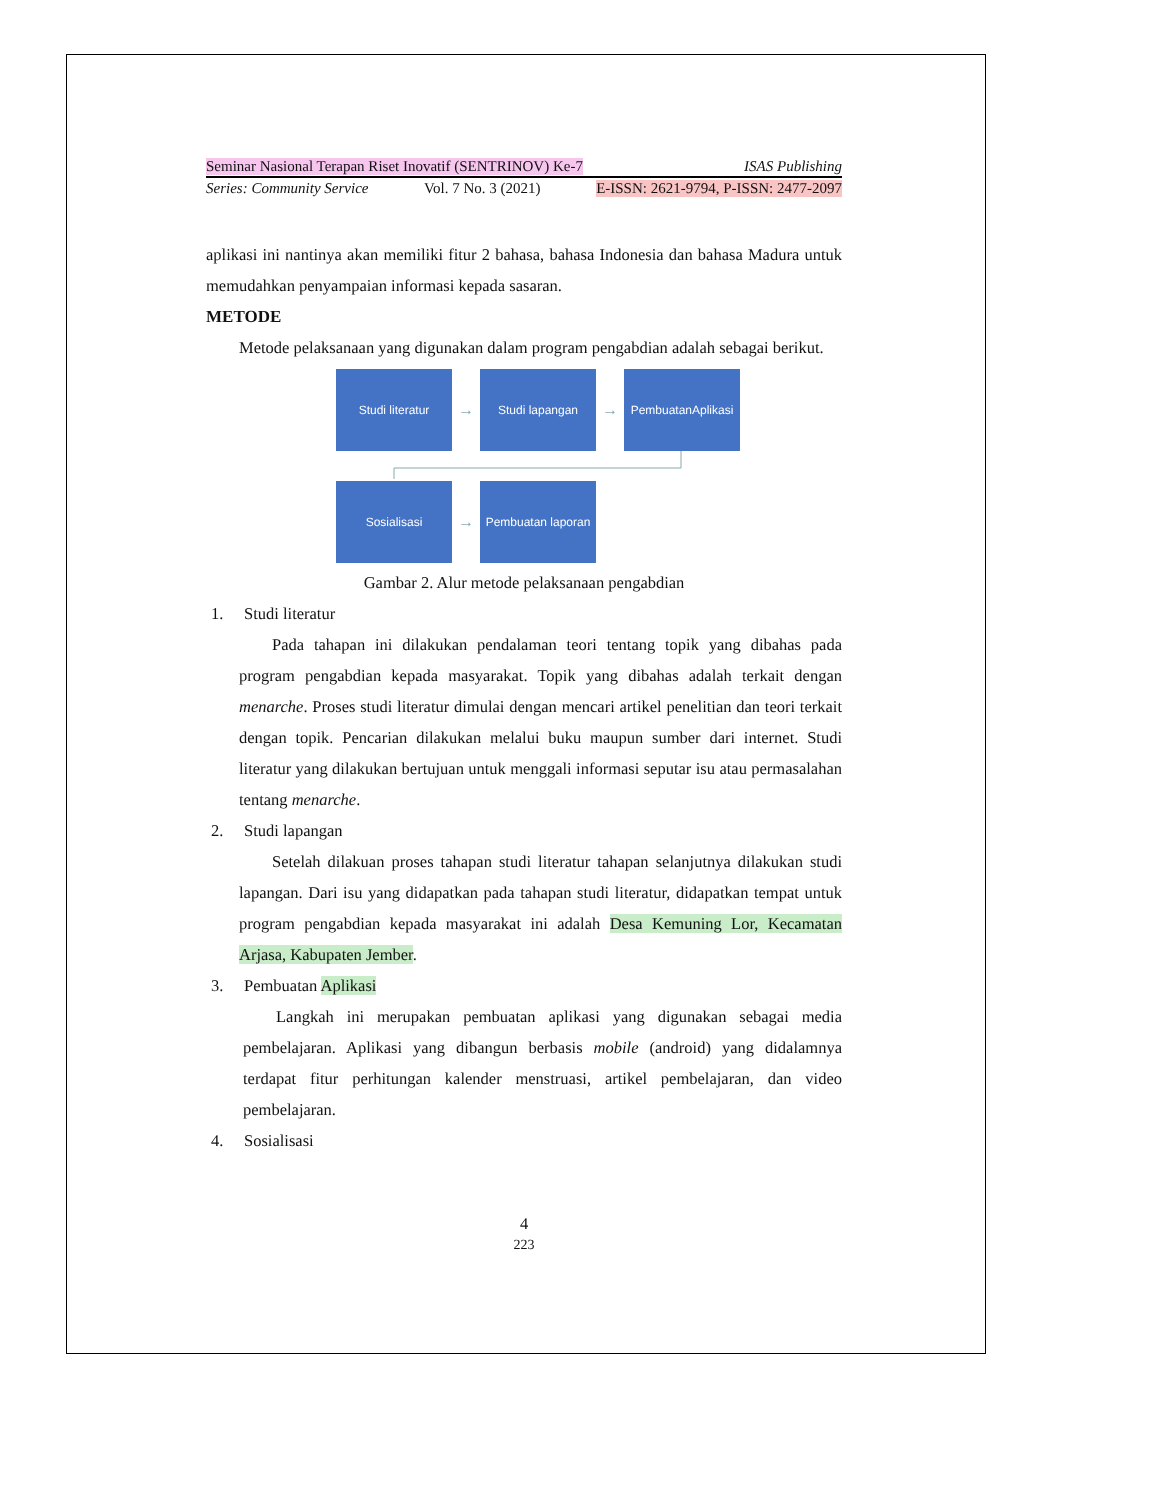Seminar Nasional Terapan Riset Inovatif (SENTRINOV) Ke-7 ISAS Publishing
Series: Community Service Vol. 7 No. 3 (2021) E-ISSN: 2621-9794, P-ISSN: 2477-2097
aplikasi ini nantinya akan memiliki fitur 2 bahasa, bahasa Indonesia dan bahasa Madura untuk memudahkan penyampaian informasi kepada sasaran.
METODE
Metode pelaksanaan yang digunakan dalam program pengabdian adalah sebagai berikut.
Studi literatur
→
Studi lapangan
→
PembuatanAplikasi
Sosialisasi
→
Pembuatan laporan
Gambar 2. Alur metode pelaksanaan pengabdian
1. Studi literatur
Pada tahapan ini dilakukan pendalaman teori tentang topik yang dibahas pada program pengabdian kepada masyarakat. Topik yang dibahas adalah terkait dengan menarche. Proses studi literatur dimulai dengan mencari artikel penelitian dan teori terkait dengan topik. Pencarian dilakukan melalui buku maupun sumber dari internet. Studi literatur yang dilakukan bertujuan untuk menggali informasi seputar isu atau permasalahan tentang menarche.
2. Studi lapangan
Setelah dilakuan proses tahapan studi literatur tahapan selanjutnya dilakukan studi lapangan. Dari isu yang didapatkan pada tahapan studi literatur, didapatkan tempat untuk program pengabdian kepada masyarakat ini adalah Desa Kemuning Lor, Kecamatan Arjasa, Kabupaten Jember.
3. Pembuatan Aplikasi
Langkah ini merupakan pembuatan aplikasi yang digunakan sebagai media pembelajaran. Aplikasi yang dibangun berbasis mobile (android) yang didalamnya terdapat fitur perhitungan kalender menstruasi, artikel pembelajaran, dan video pembelajaran.
4. Sosialisasi
4
223